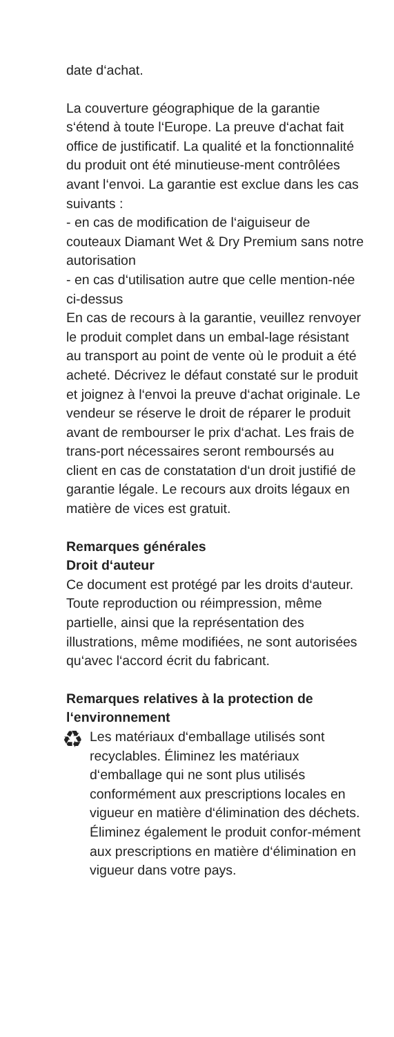date d‘achat.
La couverture géographique de la garantie s‘étend à toute l‘Europe. La preuve d‘achat fait office de justificatif. La qualité et la fonctionnalité du produit ont été minutieuse-ment contrôlées avant l‘envoi. La garantie est exclue dans les cas suivants :
- en cas de modification de l‘aiguiseur de couteaux Diamant Wet & Dry Premium sans notre autorisation
- en cas d‘utilisation autre que celle mention-née ci-dessus
En cas de recours à la garantie, veuillez renvoyer le produit complet dans un embal-lage résistant au transport au point de vente où le produit a été acheté. Décrivez le défaut constaté sur le produit et joignez à l‘envoi la preuve d‘achat originale. Le vendeur se réserve le droit de réparer le produit avant de rembourser le prix d‘achat. Les frais de trans-port nécessaires seront remboursés au client en cas de constatation d‘un droit justifié de garantie légale. Le recours aux droits légaux en matière de vices est gratuit.
Remarques générales
Droit d‘auteur
Ce document est protégé par les droits d‘auteur. Toute reproduction ou réimpression, même partielle, ainsi que la représentation des illustrations, même modifiées, ne sont autorisées qu‘avec l‘accord écrit du fabricant.
Remarques relatives à la protection de l‘environnement
♻
Les matériaux d‘emballage utilisés sont recyclables. Éliminez les matériaux d‘emballage qui ne sont plus utilisés conformément aux prescriptions locales en vigueur en matière d‘élimination des déchets.
Éliminez également le produit confor-mément aux prescriptions en matière d‘élimination en vigueur dans votre pays.